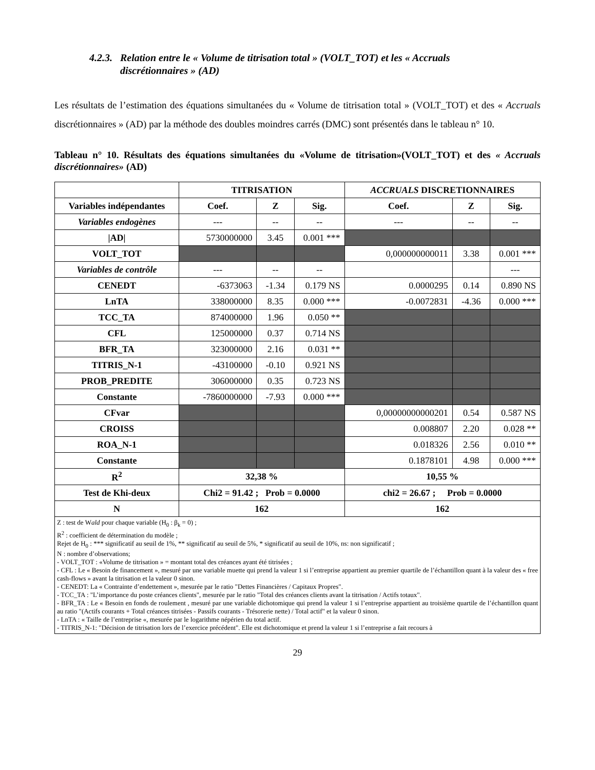4.2.3. Relation entre le « Volume de titrisation total » (VOLT_TOT) et les « Accruals
discrétionnaires » (AD)
Les résultats de l’estimation des équations simultanées du « Volume de titrisation total » (VOLT_TOT) et des « Accruals discrétionnaires » (AD) par la méthode des doubles moindres carrés (DMC) sont présentés dans le tableau n° 10.
Tableau n° 10. Résultats des équations simultanées du «Volume de titrisation»(VOLT_TOT) et des « Accruals discrétionnaires» (AD)
| | TITRISATION | | | ACCRUALS DISCRETIONNAIRES | | |
| --- | --- | --- | --- | --- | --- | --- |
| Variables indépendantes | Coef. | Z | Sig. | Coef. | Z | Sig. |
| Variables endogènes | --- | -- | -- | --- | -- | -- |
| /AD/ | 5730000000 | 3.45 | 0.001 *** | | | |
| VOLT_TOT | | | | 0,000000000011 | 3.38 | 0.001 *** |
| Variables de contrôle | --- | -- | -- | | | --- |
| CENEDT | -6373063 | -1.34 | 0.179 NS | 0.0000295 | 0.14 | 0.890 NS |
| LnTA | 338000000 | 8.35 | 0.000 *** | -0.0072831 | -4.36 | 0.000 *** |
| TCC_TA | 874000000 | 1.96 | 0.050 ** | | | |
| CFL | 125000000 | 0.37 | 0.714 NS | | | |
| BFR_TA | 323000000 | 2.16 | 0.031 ** | | | |
| TITRIS_N-1 | -43100000 | -0.10 | 0.921 NS | | | |
| PROB_PREDITE | 306000000 | 0.35 | 0.723 NS | | | |
| Constante | -7860000000 | -7.93 | 0.000 *** | | | |
| CFvar | | | | 0,00000000000201 | 0.54 | 0.587 NS |
| CROISS | | | | 0.008807 | 2.20 | 0.028 ** |
| ROA_N-1 | | | | 0.018326 | 2.56 | 0.010 ** |
| Constante | | | | 0.1878101 | 4.98 | 0.000 *** |
| R<sup>2</sup> | 32,38 % | | | 10,55 % | | |
| Test de Khi-deux | Chi2 = 91.42 ; Prob = 0.0000 | | | chi2 = 26.67 ; Prob = 0.0000 | | |
| N | 162 | | | 162 | | |
| Z : test de W ald pour chaque variable (H<sub>0</sub> : β<sub>k</sub> = 0) ; R<sup>2</sup> : coefficient de détermination du modèle ; Rejet de H<sub>0</sub> : *** significatif au seuil de 1%, ** significatif au seuil de 5%, * significatif au seuil de 10%, ns: non significatif ; N : nombre d’observations; - VOLT_TOT : «Volume de titrisation » = montant total des créances ayant été titrisées ; - CFL : Le « Besoin de financement », mesuré par une variable muette qui prend la valeur 1 si l’entreprise appartient au premier quartile de l’échantillon quant à la valeur des « free cash-flows » avant la titrisation et la valeur 0 sinon. - CENEDT: La « Contrainte d’endettement », mesurée par le ratio "Dettes Financières / Capitaux Propres". - TCC_TA : "L’importance du poste créances clients", mesurée par le ratio "Total des créances clients avant la titrisation / Actifs totaux". - BFR_TA : Le « Besoin en fonds de roulement , mesuré par une variable dichotomique qui prend la valeur 1 si l’entreprise appartient au troisième quartile de l’échantillon quant au ratio "(Actifs courants + Total créances titrisées - Passifs courants - Trésorerie nette) / Total actif" et la valeur 0 sinon. - LnTA : « Taille de l’entreprise «, mesurée par le logarithme népérien du total actif. - TITRIS_N-1: "Décision de titrisation lors de l’exercice précédent". Elle est dichotomique et prend la valeur 1 si l’entreprise a fait recours à | | | | | | |
29